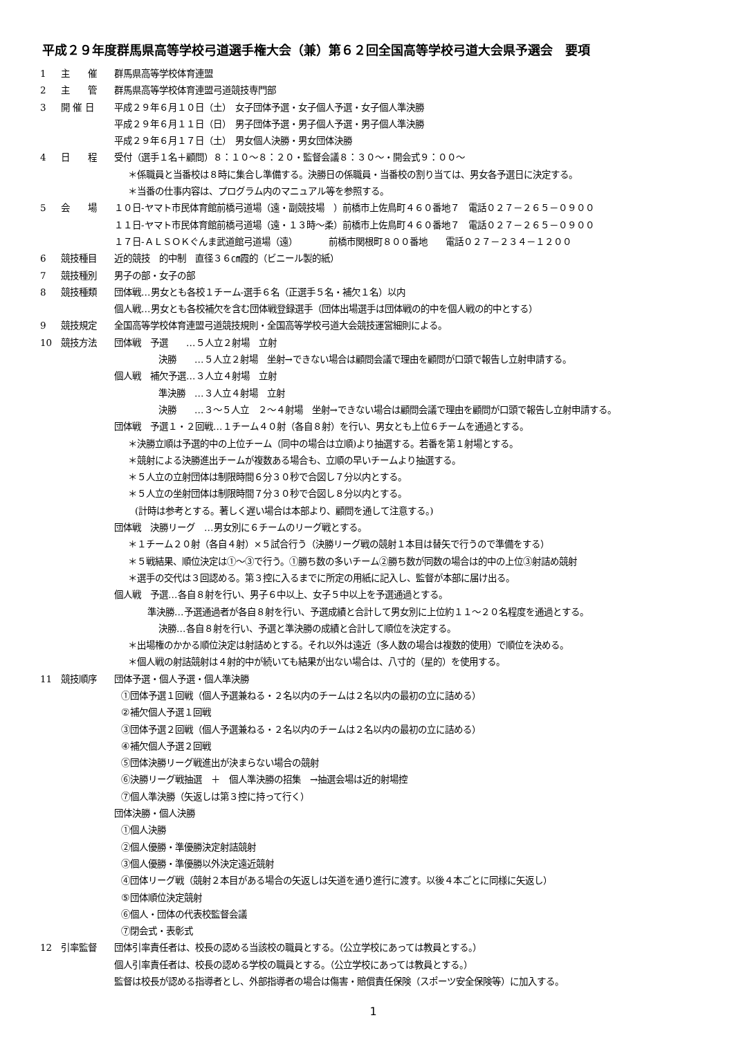平成２９年度群馬県高等学校弓道選手権大会（兼）第６２回全国高等学校弓道大会県予選会　要項
1 主　　催 群馬県高等学校体育連盟
2 主　　管 群馬県高等学校体育連盟弓道競技専門部
3 開 催 日 平成２９年６月１０日（土）　女子団体予選・女子個人予選・女子個人準決勝
平成２９年６月１１日（日）　男子団体予選・男子個人予選・男子個人準決勝
平成２９年６月１７日（土）　男女個人決勝・男女団体決勝
4 日　　程 受付（選手１名＋顧問）８：１０～８：２０・監督会議８：３０～・開会式９：００～
＊係職員と当番校は８時に集合し準備する。決勝日の係職員・当番校の割り当ては、男女各予選日に決定する。
＊当番の仕事内容は、プログラム内のマニュアル等を参照する。
5 会　　場 １０日-ヤマト市民体育館前橋弓道場（遠・副競技場　）前橋市上佐鳥町４６０番地７　電話０２７－２６５－０９００
１１日-ヤマト市民体育館前橋弓道場（遠・１３時～柔）前橋市上佐鳥町４６０番地７　電話０２７－２６５－０９００
１７日-ＡＬＳＯＫぐんま武道館弓道場（遠）　　　　前橋市関根町８００番地　　電話０２７－２３４－１２００
6 競技種目 近的競技　的中制　直径３６㎝霞的（ビニール製的紙）
7 競技種別 男子の部・女子の部
8 競技種類 団体戦…男女とも各校１チーム-選手６名（正選手５名・補欠１名）以内
個人戦…男女とも各校補欠を含む団体戦登録選手（団体出場選手は団体戦の的中を個人戦の的中とする）
9 競技規定 全国高等学校体育連盟弓道競技規則・全国高等学校弓道大会競技運営細則による。
10 競技方法 団体戦　予選　　…５人立２射場　立射
決勝　　…５人立２射場　坐射→できない場合は顧問会議で理由を顧問が口頭で報告し立射申請する。
個人戦　補欠予選…３人立４射場　立射
準決勝　…３人立４射場　立射
決勝　　…３～５人立　２～４射場　坐射→できない場合は顧問会議で理由を顧問が口頭で報告し立射申請する。
団体戦　予選１・２回戦…１チーム４０射（各自８射）を行い、男女とも上位６チームを通過とする。
＊決勝立順は予選的中の上位チーム（同中の場合は立順)より抽選する。若番を第１射場とする。
＊競射による決勝進出チームが複数ある場合も、立順の早いチームより抽選する。
＊５人立の立射団体は制限時間６分３０秒で合図し７分以内とする。
＊５人立の坐射団体は制限時間７分３０秒で合図し８分以内とする。
(計時は参考とする。著しく遅い場合は本部より、顧問を通して注意する。)
団体戦　決勝リーグ　…男女別に６チームのリーグ戦とする。
＊１チーム２０射（各自４射）×５試合行う（決勝リーグ戦の競射１本目は替矢で行うので準備をする）
＊５戦結果、順位決定は①～③で行う。①勝ち数の多いチーム②勝ち数が同数の場合は的中の上位③射詰め競射
＊選手の交代は３回認める。第３控に入るまでに所定の用紙に記入し、監督が本部に届け出る。
個人戦　予選…各自８射を行い、男子６中以上、女子５中以上を予選通過とする。
準決勝…予選通過者が各自８射を行い、予選成績と合計して男女別に上位約１１～２０名程度を通過とする。
決勝…各自８射を行い、予選と準決勝の成績と合計して順位を決定する。
＊出場権のかかる順位決定は射詰めとする。それ以外は遠近（多人数の場合は複数的使用）で順位を決める。
＊個人戦の射詰競射は４射的中が続いても結果が出ない場合は、八寸的（星的）を使用する。
11 競技順序 団体予選・個人予選・個人準決勝
①団体予選１回戦（個人予選兼ねる・２名以内のチームは２名以内の最初の立に詰める）
②補欠個人予選１回戦
③団体予選２回戦（個人予選兼ねる・２名以内のチームは２名以内の最初の立に詰める）
④補欠個人予選２回戦
⑤団体決勝リーグ戦進出が決まらない場合の競射
⑥決勝リーグ戦抽選　＋　個人準決勝の招集　→抽選会場は近的射場控
⑦個人準決勝（矢返しは第３控に持って行く）
団体決勝・個人決勝
①個人決勝
②個人優勝・準優勝決定射詰競射
③個人優勝・準優勝以外決定遠近競射
④団体リーグ戦（競射２本目がある場合の矢返しは矢道を通り進行に渡す。以後４本ごとに同様に矢返し）
⑤団体順位決定競射
⑥個人・団体の代表校監督会議
⑦閉会式・表彰式
12 引率監督 団体引率責任者は、校長の認める当該校の職員とする。（公立学校にあっては教員とする。）
個人引率責任者は、校長の認める学校の職員とする。（公立学校にあっては教員とする。）
監督は校長が認める指導者とし、外部指導者の場合は傷害・賠償責任保険（スポーツ安全保険等）に加入する。
1